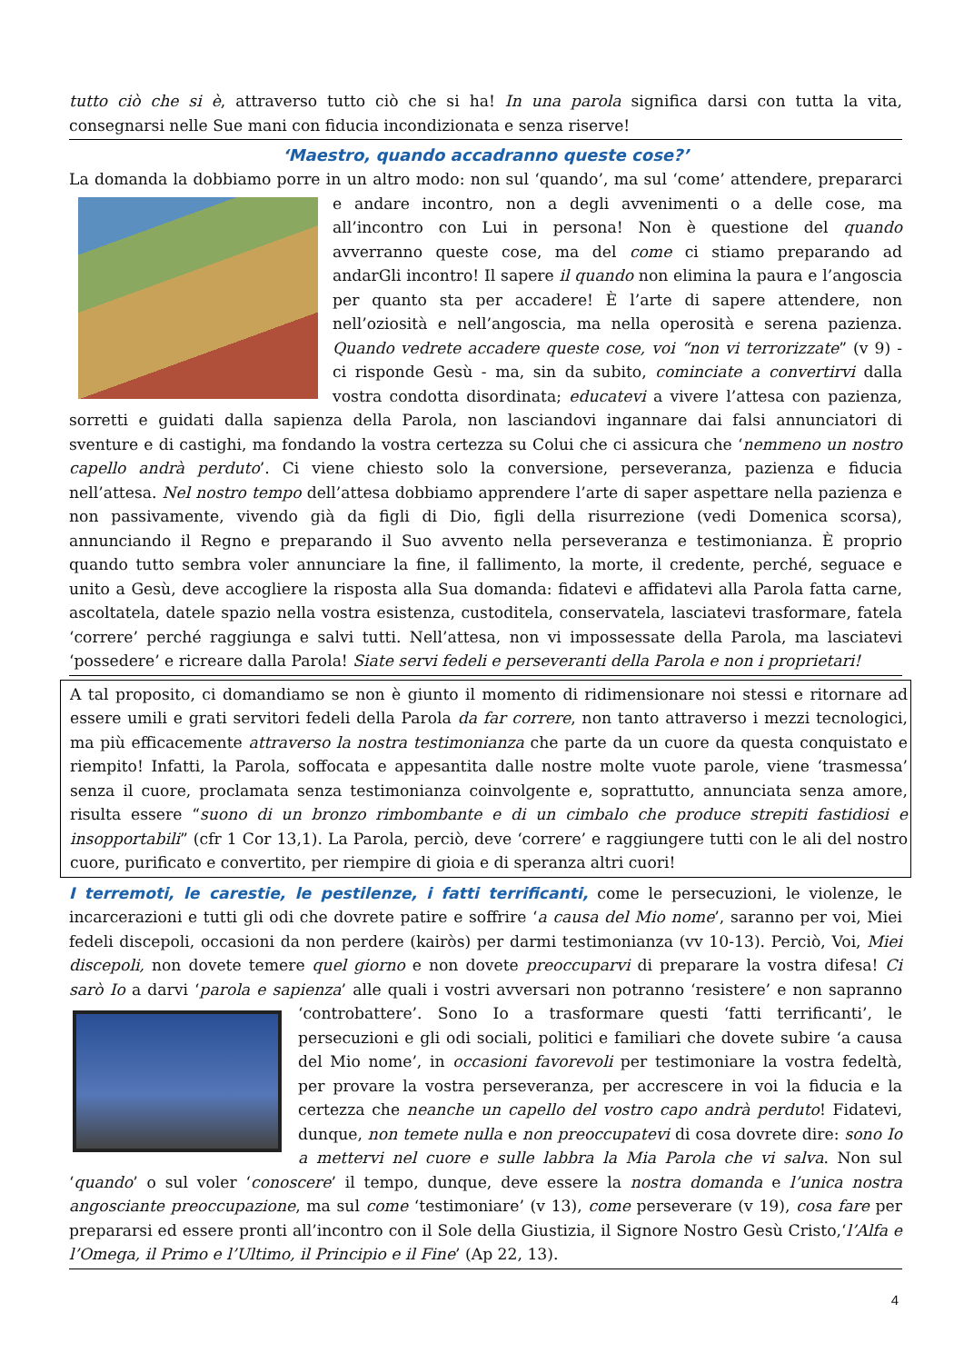tutto ciò che si è, attraverso tutto ciò che si ha! In una parola significa darsi con tutta la vita, consegnarsi nelle Sue mani con fiducia incondizionata e senza riserve!
‘Maestro, quando accadranno queste cose?’
La domanda la dobbiamo porre in un altro modo: non sul ‘quando’, ma sul ‘come’ attendere, prepararci e andare incontro, non a degli avvenimenti o a delle cose, ma all’incontro con Lui in persona! Non è questione del quando avverranno queste cose, ma del come ci stiamo preparando ad andarGli incontro! Il sapere il quando non elimina la paura e l’angoscia per quanto sta per accadere! È l’arte di sapere attendere, non nell’oziosità e nell’angoscia, ma nella operosità e serena pazienza. Quando vedrete accadere queste cose, voi “non vi terrorizzate” (v 9) - ci risponde Gesù - ma, sin da subito, cominciate a convertirvi dalla vostra condotta disordinata; educatevi a vivere l’attesa con pazienza, sorretti e guidati dalla sapienza della Parola, non lasciandovi ingannare dai falsi annunciatori di sventure e di castighi, ma fondando la vostra certezza su Colui che ci assicura che ‘nemmeno un nostro capello andrà perduto’. Ci viene chiesto solo la conversione, perseveranza, pazienza e fiducia nell’attesa. Nel nostro tempo dell’attesa dobbiamo apprendere l’arte di saper aspettare nella pazienza e non passivamente, vivendo già da figli di Dio, figli della risurrezione (vedi Domenica scorsa), annunciando il Regno e preparando il Suo avvento nella perseveranza e testimonianza. È proprio quando tutto sembra voler annunciare la fine, il fallimento, la morte, il credente, perché, seguace e unito a Gesù, deve accogliere la risposta alla Sua domanda: fidatevi e affidatevi alla Parola fatta carne, ascoltatela, datele spazio nella vostra esistenza, custoditela, conservatela, lasciatevi trasformare, fatela ‘correre’ perché raggiunga e salvi tutti. Nell’attesa, non vi impossessate della Parola, ma lasciatevi ‘possedere’ e ricreare dalla Parola! Siate servi fedeli e perseveranti della Parola e non i proprietari!
A tal proposito, ci domandiamo se non è giunto il momento di ridimensionare noi stessi e ritornare ad essere umili e grati servitori fedeli della Parola da far correre, non tanto attraverso i mezzi tecnologici, ma più efficacemente attraverso la nostra testimonianza che parte da un cuore da questa conquistato e riempito! Infatti, la Parola, soffocata e appesantita dalle nostre molte vuote parole, viene ‘trasmessa’ senza il cuore, proclamata senza testimonianza coinvolgente e, soprattutto, annunciata senza amore, risulta essere “suono di un bronzo rimbombante e di un cimbalo che produce strepiti fastidiosi e insopportabili” (cfr 1 Cor 13,1). La Parola, perciò, deve ‘correre’ e raggiungere tutti con le ali del nostro cuore, purificato e convertito, per riempire di gioia e di speranza altri cuori!
I terremoti, le carestie, le pestilenze, i fatti terrificanti, come le persecuzioni, le violenze, le incarcerazioni e tutti gli odi che dovrete patire e soffrire ‘a causa del Mio nome’, saranno per voi, Miei fedeli discepoli, occasioni da non perdere (kairòs) per darmi testimonianza (vv 10-13). Perciò, Voi, Miei discepoli, non dovete temere quel giorno e non dovete preoccuparvi di preparare la vostra difesa! Ci sarò Io a darvi ‘parola e sapienza’ alle quali i vostri avversari non potranno ‘resistere’ e non sapranno ‘controbattere’. Sono Io a trasformare questi ‘fatti terrificanti’, le persecuzioni e gli odi sociali, politici e familiari che dovete subire ‘a causa del Mio nome’, in occasioni favorevoli per testimoniare la vostra fedeltà, per provare la vostra perseveranza, per accrescere in voi la fiducia e la certezza che neanche un capello del vostro capo andrà perduto! Fidatevi, dunque, non temete nulla e non preoccupatevi di cosa dovrete dire: sono Io a mettervi nel cuore e sulle labbra la Mia Parola che vi salva. Non sul ‘quando’ o sul voler ‘conoscere’ il tempo, dunque, deve essere la nostra domanda e l’unica nostra angosciante preoccupazione, ma sul come ‘testimoniare’ (v 13), come perseverare (v 19), cosa fare per prepararsi ed essere pronti all’incontro con il Sole della Giustizia, il Signore Nostro Gesù Cristo,‘l’Alfa e l’Omega, il Primo e l’Ultimo, il Principio e il Fine’ (Ap 22, 13).
4